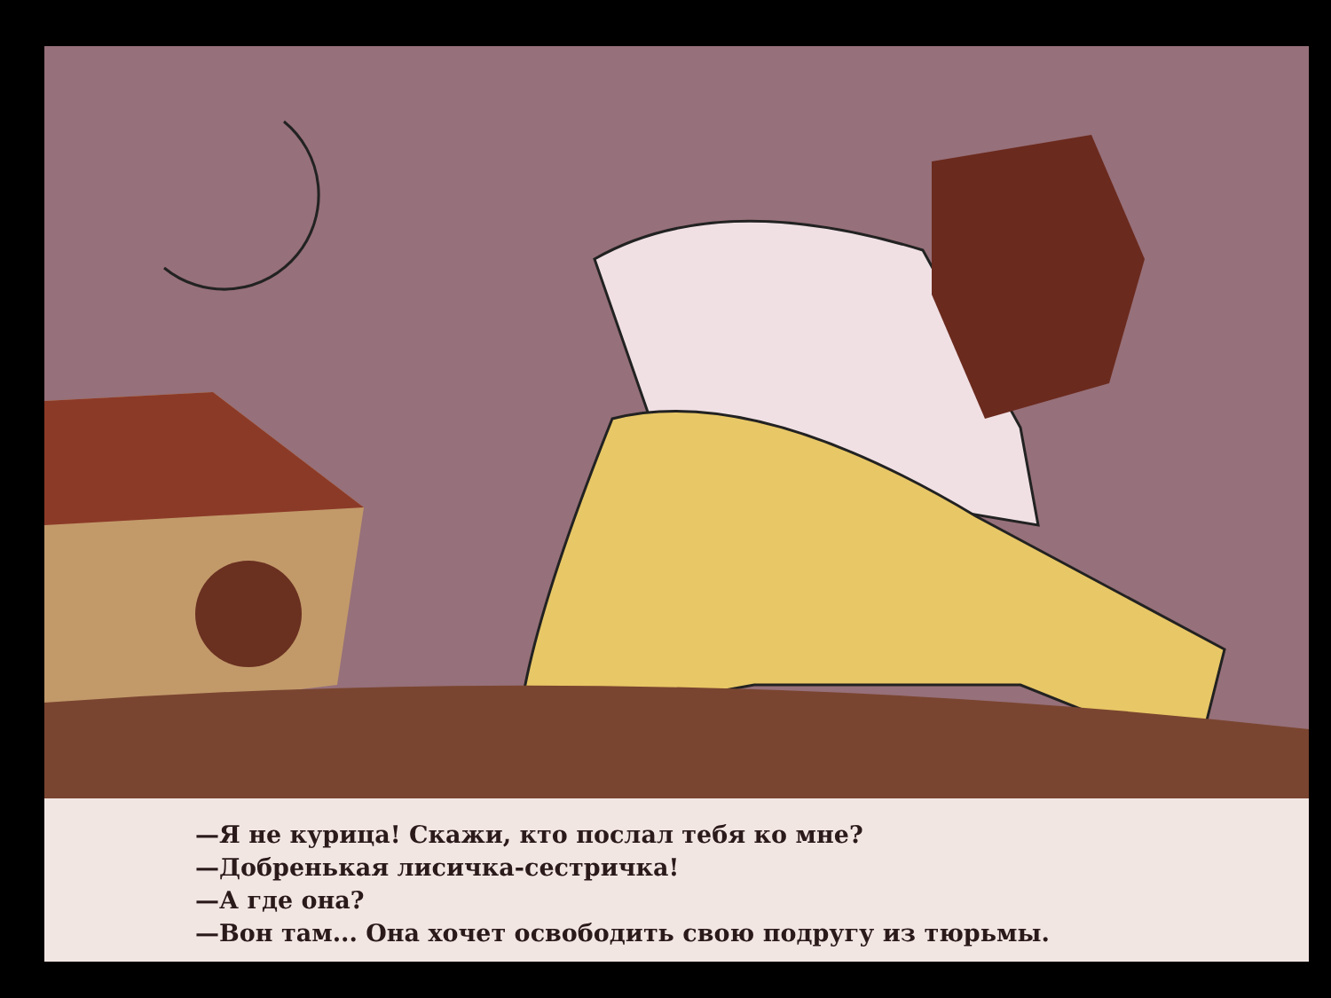—Я не курица! Скажи, кто послал тебя ко мне?
—Добренькая лисичка-сестричка!
—А где она?
—Вон там... Она хочет освободить свою подругу из тюрьмы.